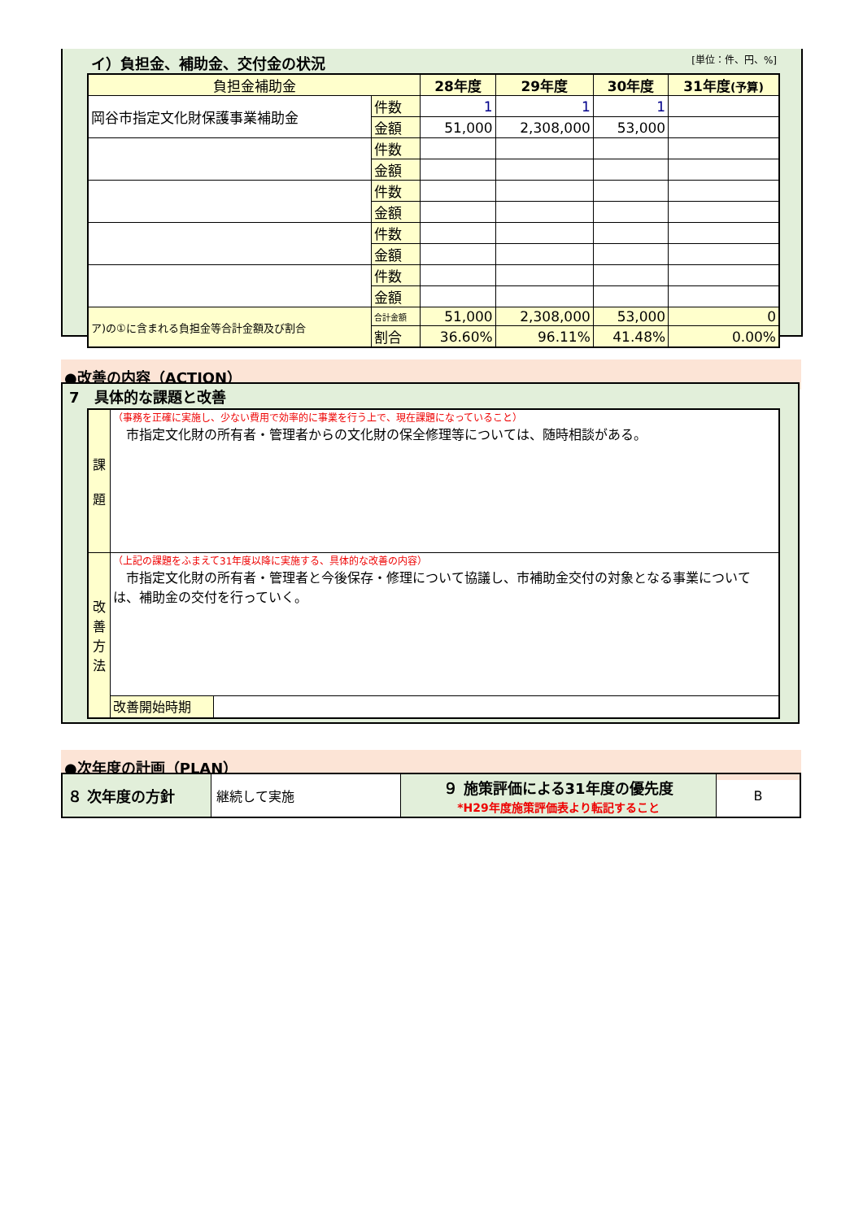イ）負担金、補助金、交付金の状況 [単位：件、円、%]
| 負担金補助金 | | 28年度 | 29年度 | 30年度 | 31年度 (予算) |
| --- | --- | --- | --- | --- | --- |
| 岡谷市指定文化財保護事業補助金 | 件数 | 1 | 1 | 1 | |
| | 金額 | 51,000 | 2,308,000 | 53,000 | |
| | 件数 | | | | |
| | 金額 | | | | |
| | 件数 | | | | |
| | 金額 | | | | |
| | 件数 | | | | |
| | 金額 | | | | |
| | 件数 | | | | |
| | 金額 | | | | |
| ア)の①に含まれる負担金等合計金額及び割合 | 合計金額 | 51,000 | 2,308,000 | 53,000 | 0 |
| | 割合 | 36.60% | 96.11% | 41.48% | 0.00% |
●改善の内容（ACTION）
7　具体的な課題と改善
| 課 題 | （事務を正確に実施し、少ない費用で効率的に事業を行う上で、現在課題になっていること） 市指定文化財の所有者・管理者からの文化財の保全修理等については、随時相談がある。 | |
| 改 善 方 法 | （上記の課題をふまえて31年度以降に実施する、具体的な改善の内容） 市指定文化財の所有者・管理者と今後保存・修理について協議し、市補助金交付の対象となる事業については、補助金の交付を行っていく。 | |
| | 改善開始時期 | |
●次年度の計画（PLAN）
| ８ 次年度の方針 | 継続して実施 | ９ 施策評価による31年度の優先度 *H29年度施策評価表より転記すること | B |